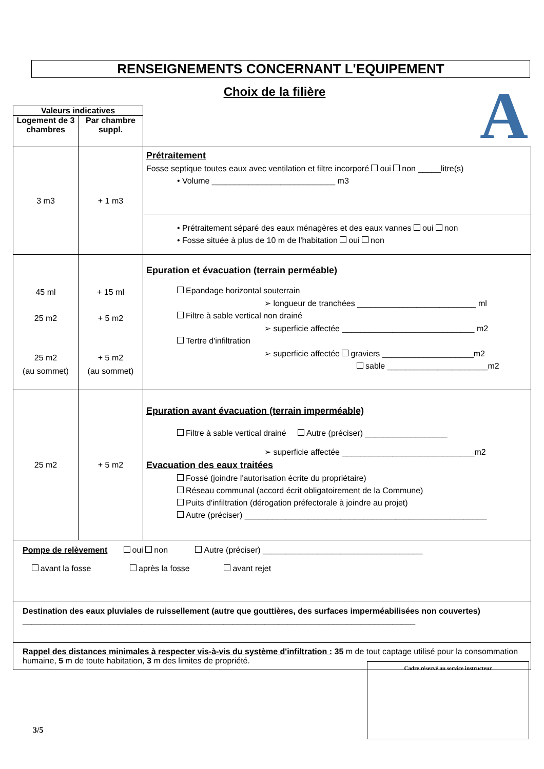RENSEIGNEMENTS CONCERNANT L'EQUIPEMENT
Choix de la filière A
| Valeurs indicatives | | |
| Logement de 3 chambres | Par chambre suppl. | |
| 3 m3 | + 1 m3 | Prétraitement Fosse septique toutes eaux avec ventilation et filtre incorporé oui non _____litre(s) • Volume ___________________________ m3 |
| | | • Prétraitement séparé des eaux ménagères et des eaux vannes oui non • Fosse située à plus de 10 m de l'habitation oui non |
| 45 ml 25 m2 25 m2 (au sommet) | + 15 ml + 5 m2 + 5 m2 (au sommet) | Epuration et évacuation (terrain perméable) Epandage horizontal souterrain ➢ longueur de tranchées __________________________ ml Filtre à sable vertical non drainé ➢ superficie affectée _____________________________ m2 Tertre d'infiltration ➢ superficie affectée graviers ____________________m2 sable ______________________m2 |
| 25 m2 | + 5 m2 | Epuration avant évacuation (terrain imperméable) Filtre à sable vertical drainé Autre (préciser) __________________ ➢ superficie affectée _____________________________m2 Evacuation des eaux traitées Fossé (joindre l'autorisation écrite du propriétaire) Réseau communal (accord écrit obligatoirement de la Commune) Puits d'infiltration (dérogation préfectorale à joindre au projet) Autre (préciser) _____________________________________________________ |
| Pompe de relèvement oui non Autre (préciser) ___________________________________ avant la fosse après la fosse avant rejet | | |
| Destination des eaux pluviales de ruissellement (autre que gouttières, des surfaces imperméabilisées non couvertes) ______________________________________________________________________________________ | | |
| Rappel des distances minimales à respecter vis-à-vis du système d'infiltration : 35 m de tout captage utilisé pour la consommation humaine, 5 m de toute habitation, 3 m des limites de propriété. | | |
Cadre réservé au service instructeur
3/5